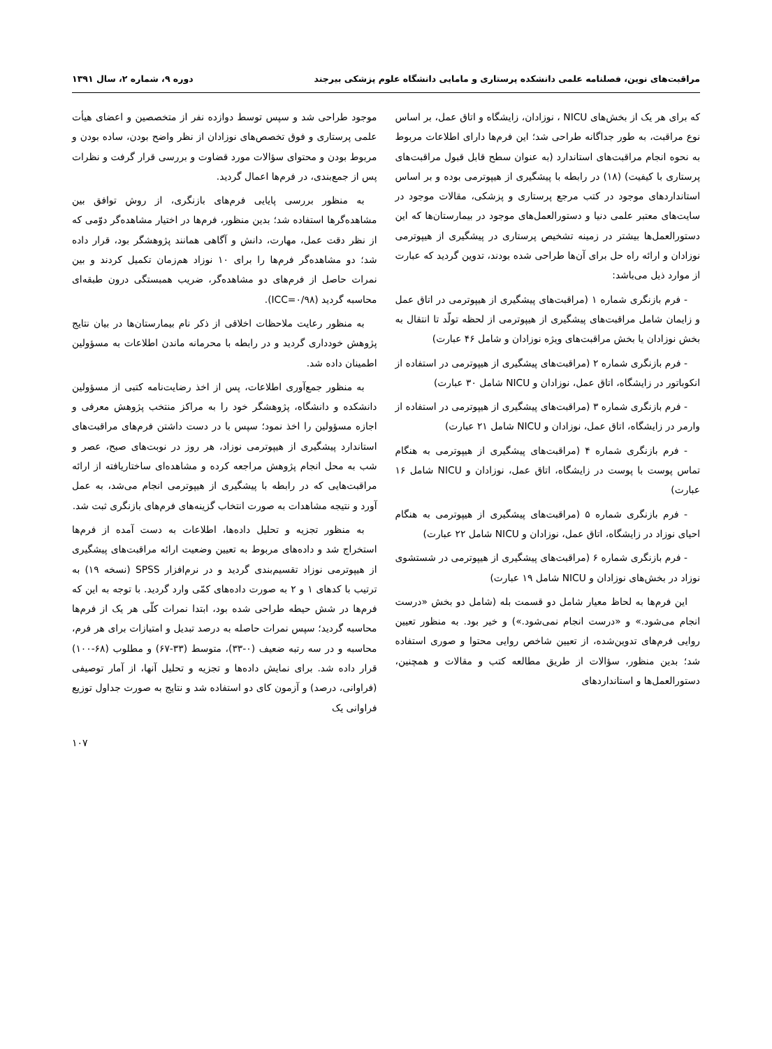مراقبت‌های نوین، فصلنامه علمی دانشکده پرستاری و مامایی دانشگاه علوم پزشکی بیرجند دوره ۹، شماره ۲، سال ۱۳۹۱
که برای هر یک از بخش‌های NICU ، نوزادان، زایشگاه و اتاق عمل، بر اساس نوع مراقبت، به طور جداگانه طراحی شد؛ این فرم‌ها دارای اطلاعات مربوط به نحوه انجام مراقبت‌های استاندارد (به عنوان سطح قابل قبول مراقبت‌های پرستاری با کیفیت) (۱۸) در رابطه با پیشگیری از هیپوترمی بوده و بر اساس استانداردهای موجود در کتب مرجع پرستاری و پزشکی، مقالات موجود در سایت‌های معتبر علمی دنیا و دستورالعمل‌های موجود در بیمارستان‌ها که این دستورالعمل‌ها بیشتر در زمینه تشخیص پرستاری در پیشگیری از هیپوترمی نوزادان و ارائه راه حل برای آن‌ها طراحی شده بودند، تدوین گردید که عبارت از موارد ذیل می‌باشد:
- فرم بازنگری شماره ۱ (مراقبت‌های پیشگیری از هیپوترمی در اتاق عمل و زایمان شامل مراقبت‌های پیشگیری از هیپوترمی از لحظه تولّد تا انتقال به بخش نوزادان یا بخش مراقبت‌های ویژه نوزادان و شامل ۴۶ عبارت)
- فرم بازنگری شماره ۲ (مراقبت‌های پیشگیری از هیپوترمی در استفاده از انکوباتور در زایشگاه، اتاق عمل، نوزادان و NICU شامل ۳۰ عبارت)
- فرم بازنگری شماره ۳ (مراقبت‌های پیشگیری از هیپوترمی در استفاده از وارمر در زایشگاه، اتاق عمل، نوزادان و NICU شامل ۲۱ عبارت)
- فرم بازنگری شماره ۴ (مراقبت‌های پیشگیری از هیپوترمی به هنگام تماس پوست با پوست در زایشگاه، اتاق عمل، نوزادان و NICU شامل ۱۶ عبارت)
- فرم بازنگری شماره ۵ (مراقبت‌های پیشگیری از هیپوترمی به هنگام احیای نوزاد در زایشگاه، اتاق عمل، نوزادان و NICU شامل ۲۲ عبارت)
- فرم بازنگری شماره ۶ (مراقبت‌های پیشگیری از هیپوترمی در شستشوی نوزاد در بخش‌های نوزادان و NICU شامل ۱۹ عبارت)
این فرم‌ها به لحاظ معیار شامل دو قسمت بله (شامل دو بخش «درست انجام می‌شود.» و «درست انجام نمی‌شود.») و خیر بود. به منظور تعیین روایی فرم‌های تدوین‌شده، از تعیین شاخص روایی محتوا و صوری استفاده شد؛ بدین منظور، سؤالات از طریق مطالعه کتب و مقالات و همچنین، دستورالعمل‌ها و استانداردهای
موجود طراحی شد و سپس توسط دوازده نفر از متخصصین و اعضای هیأت علمی پرستاری و فوق تخصص‌های نوزادان از نظر واضح بودن، ساده بودن و مربوط بودن و محتوای سؤالات مورد قضاوت و بررسی قرار گرفت و نظرات پس از جمع‌بندی، در فرم‌ها اعمال گردید.
به منظور بررسی پایایی فرم‌های بازنگری، از روش توافق بین مشاهده‌گرها استفاده شد؛ بدین منظور، فرم‌ها در اختیار مشاهده‌گر دوّمی که از نظر دقت عمل، مهارت، دانش و آگاهی همانند پژوهشگر بود، قرار داده شد؛ دو مشاهده‌گر فرم‌ها را برای ۱۰ نوزاد هم‌زمان تکمیل کردند و بین نمرات حاصل از فرم‌های دو مشاهده‌گر، ضریب همبستگی درون طبقه‌ای محاسبه گردید (ICC=۰/۹۸).
به منظور رعایت ملاحظات اخلاقی از ذکر نام بیمارستان‌ها در بیان نتایج پژوهش خودداری گردید و در رابطه با محرمانه ماندن اطلاعات به مسؤولین اطمینان داده شد.
به منظور جمع‌آوری اطلاعات، پس از اخذ رضایت‌نامه کتبی از مسؤولین دانشکده و دانشگاه، پژوهشگر خود را به مراکز منتخب پژوهش معرفی و اجازه مسؤولین را اخذ نمود؛ سپس با در دست داشتن فرم‌های مراقبت‌های استاندارد پیشگیری از هیپوترمی نوزاد، هر روز در نوبت‌های صبح، عصر و شب به محل انجام پژوهش مراجعه کرده و مشاهده‌ای ساختاریافته از ارائه مراقبت‌هایی که در رابطه با پیشگیری از هیپوترمی انجام می‌شد، به عمل آورد و نتیجه مشاهدات به صورت انتخاب گزینه‌های فرم‌های بازنگری ثبت شد.
به منظور تجزیه و تحلیل داده‌ها، اطلاعات به دست آمده از فرم‌ها استخراج شد و داده‌های مربوط به تعیین وضعیت ارائه مراقبت‌های پیشگیری از هیپوترمی نوزاد تقسیم‌بندی گردید و در نرم‌افزار SPSS (نسخه ۱۹) به ترتیب با کدهای ۱ و ۲ به صورت داده‌های کمّی وارد گردید. با توجه به این که فرم‌ها در شش حیطه طراحی شده بود، ابتدا نمرات کلّی هر یک از فرم‌ها محاسبه گردید؛ سپس نمرات حاصله به درصد تبدیل و امتیازات برای هر فرم، محاسبه و در سه رتبه ضعیف (۰-۳۳)، متوسط (۳۳-۶۷) و مطلوب (۶۸-۱۰۰) قرار داده شد. برای نمایش داده‌ها و تجزیه و تحلیل آنها، از آمار توصیفی (فراوانی، درصد) و آزمون کای دو استفاده شد و نتایج به صورت جداول توزیع فراوانی یک
۱۰۷